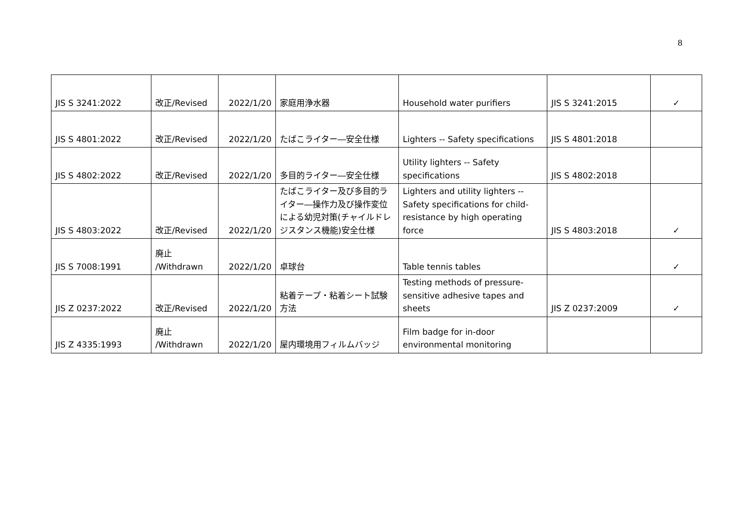8
| JIS S 3241:2022 | 改正/Revised | 2022/1/20 | 家庭用浄水器 | Household water purifiers | JIS S 3241:2015 | ✓ |
| JIS S 4801:2022 | 改正/Revised | 2022/1/20 | たばこライター―安全仕様 | Lighters -- Safety specifications | JIS S 4801:2018 | |
| JIS S 4802:2022 | 改正/Revised | 2022/1/20 | 多目的ライター―安全仕様 | Utility lighters -- Safety specifications | JIS S 4802:2018 | |
| JIS S 4803:2022 | 改正/Revised | 2022/1/20 | たばこライター及び多目的ライター―操作力及び操作変位による幼児対策(チャイルドレジスタンス機能)安全仕様 | Lighters and utility lighters -- Safety specifications for child-resistance by high operating force | JIS S 4803:2018 | ✓ |
| JIS S 7008:1991 | 廃止 /Withdrawn | 2022/1/20 | 卓球台 | Table tennis tables | | ✓ |
| JIS Z 0237:2022 | 改正/Revised | 2022/1/20 | 粘着テープ・粘着シート試験方法 | Testing methods of pressure-sensitive adhesive tapes and sheets | JIS Z 0237:2009 | ✓ |
| JIS Z 4335:1993 | 廃止 /Withdrawn | 2022/1/20 | 屋内環境用フィルムバッジ | Film badge for in-door environmental monitoring | | |